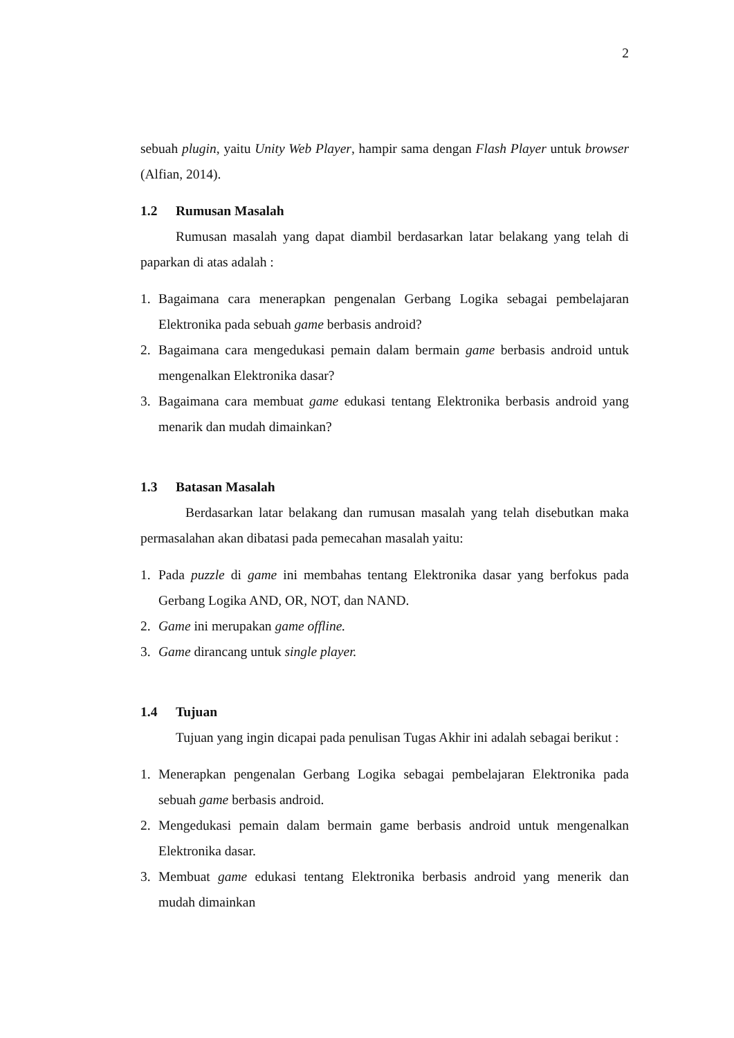2
sebuah plugin, yaitu Unity Web Player, hampir sama dengan Flash Player untuk browser (Alfian, 2014).
1.2 Rumusan Masalah
Rumusan masalah yang dapat diambil berdasarkan latar belakang yang telah di paparkan di atas adalah :
1. Bagaimana cara menerapkan pengenalan Gerbang Logika sebagai pembelajaran Elektronika pada sebuah game berbasis android?
2. Bagaimana cara mengedukasi pemain dalam bermain game berbasis android untuk mengenalkan Elektronika dasar?
3. Bagaimana cara membuat game edukasi tentang Elektronika berbasis android yang menarik dan mudah dimainkan?
1.3 Batasan Masalah
Berdasarkan latar belakang dan rumusan masalah yang telah disebutkan maka permasalahan akan dibatasi pada pemecahan masalah yaitu:
1. Pada puzzle di game ini membahas tentang Elektronika dasar yang berfokus pada Gerbang Logika AND, OR, NOT, dan NAND.
2. Game ini merupakan game offline.
3. Game dirancang untuk single player.
1.4 Tujuan
Tujuan yang ingin dicapai pada penulisan Tugas Akhir ini adalah sebagai berikut :
1. Menerapkan pengenalan Gerbang Logika sebagai pembelajaran Elektronika pada sebuah game berbasis android.
2. Mengedukasi pemain dalam bermain game berbasis android untuk mengenalkan Elektronika dasar.
3. Membuat game edukasi tentang Elektronika berbasis android yang menerik dan mudah dimainkan